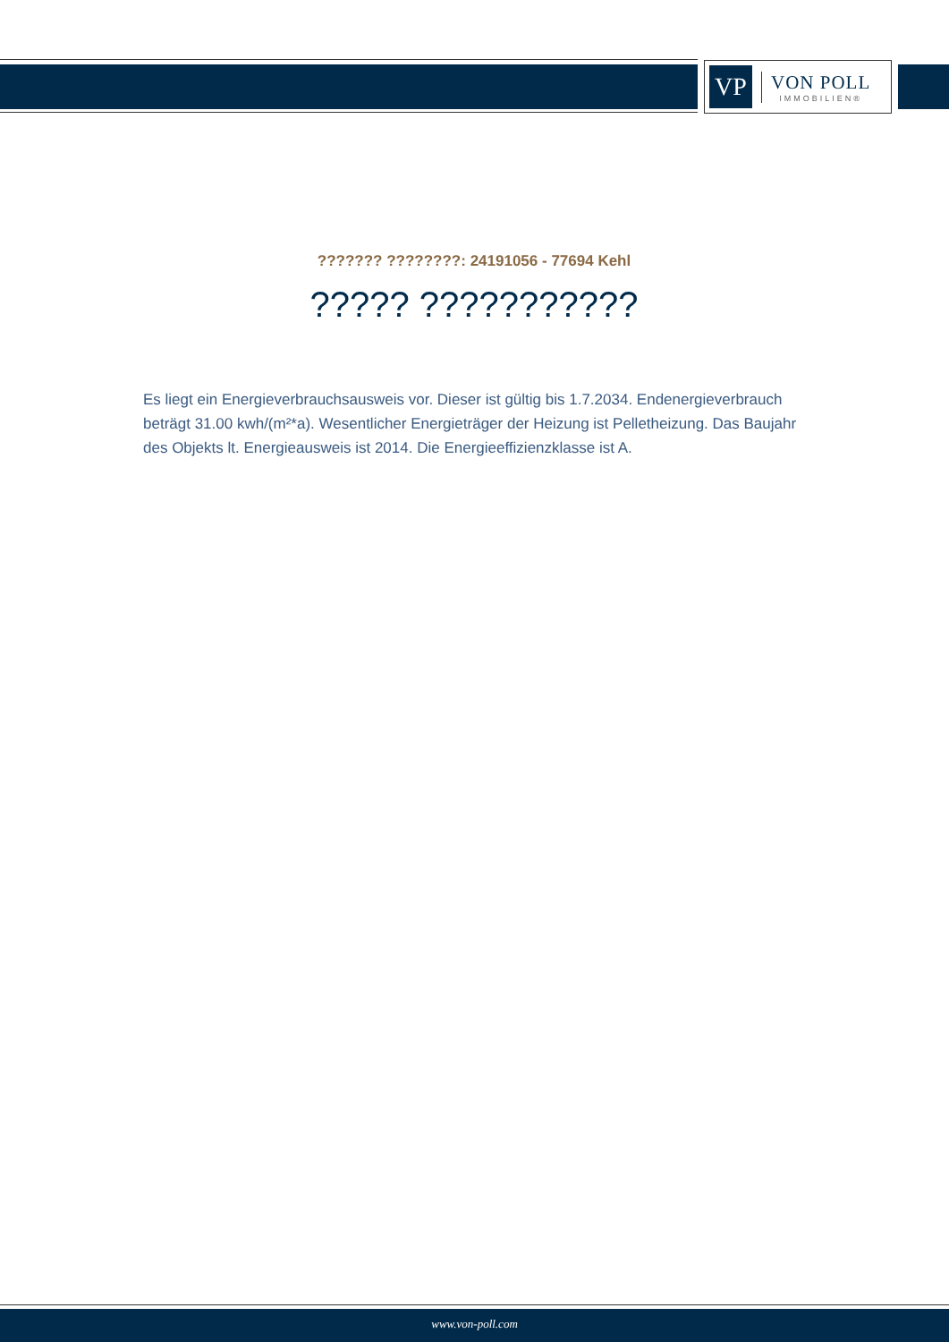VP
VON POLL
IMMOBILIEN®
??????? ????????: 24191056 - 77694 Kehl
????? ???????????
Es liegt ein Energieverbrauchsausweis vor. Dieser ist gültig bis 1.7.2034. Endenergieverbrauch beträgt 31.00 kwh/(m²*a). Wesentlicher Energieträger der Heizung ist Pelletheizung. Das Baujahr des Objekts lt. Energieausweis ist 2014. Die Energieeffizienzklasse ist A.
www.von-poll.com